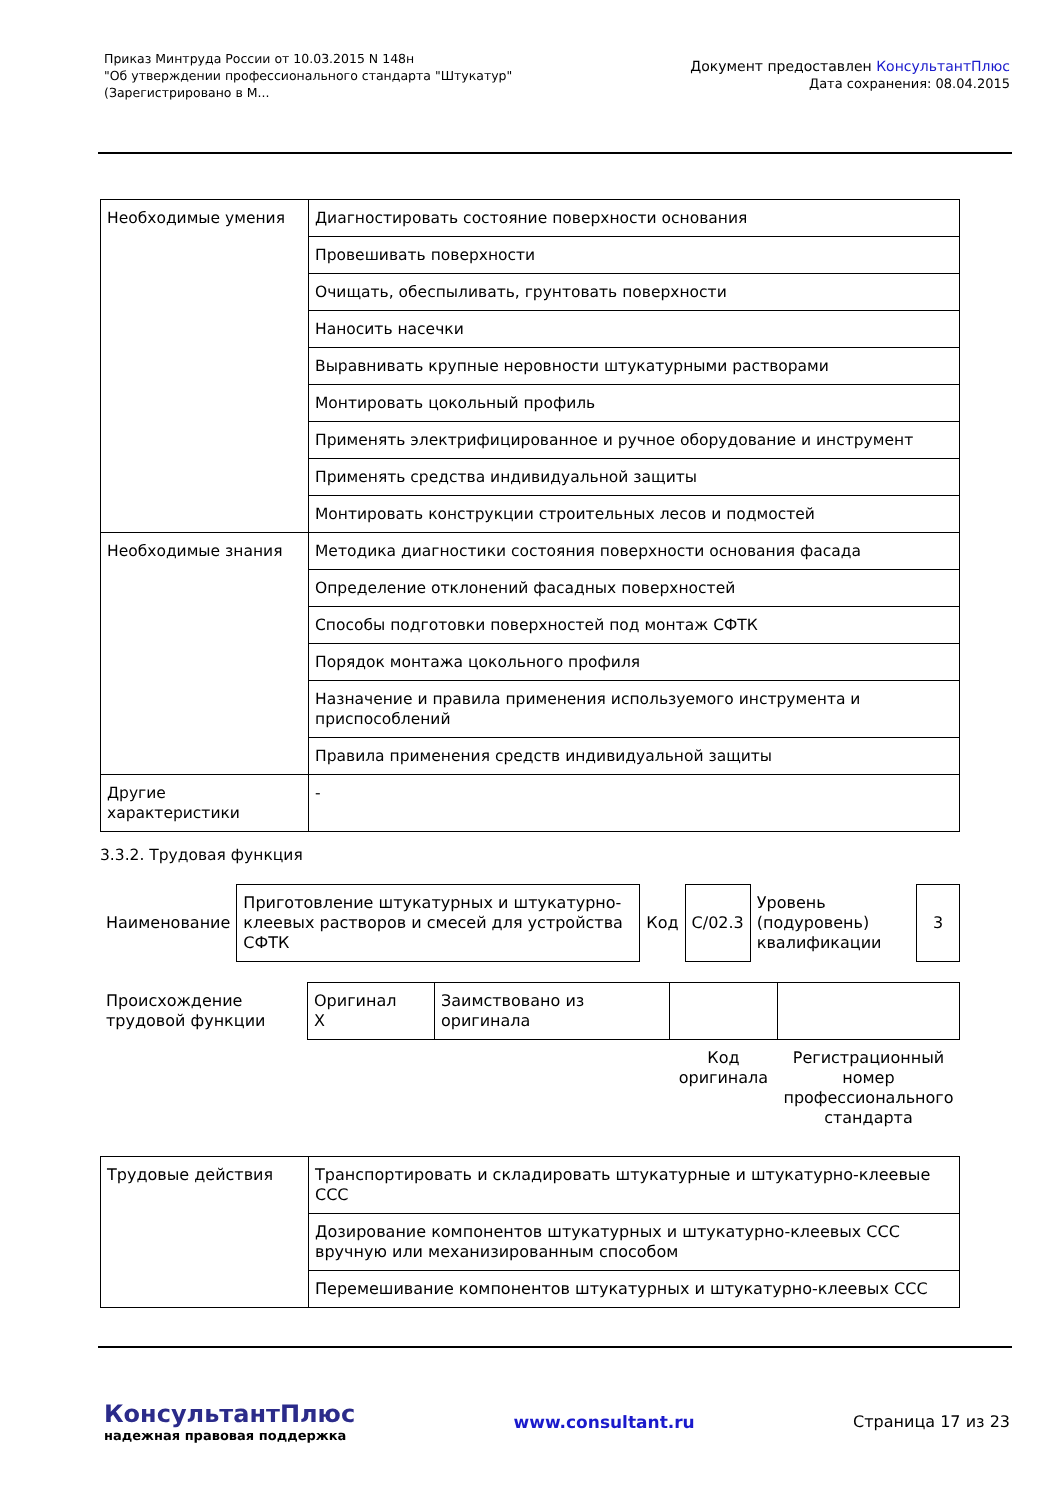Приказ Минтруда России от 10.03.2015 N 148н
"Об утверждении профессионального стандарта "Штукатур"
(Зарегистрировано в М...
Документ предоставлен КонсультантПлюс
Дата сохранения: 08.04.2015
| Необходимые умения | Диагностировать состояние поверхности основания |
| | Провешивать поверхности |
| | Очищать, обеспыливать, грунтовать поверхности |
| | Наносить насечки |
| | Выравнивать крупные неровности штукатурными растворами |
| | Монтировать цокольный профиль |
| | Применять электрифицированное и ручное оборудование и инструмент |
| | Применять средства индивидуальной защиты |
| | Монтировать конструкции строительных лесов и подмостей |
| Необходимые знания | Методика диагностики состояния поверхности основания фасада |
| | Определение отклонений фасадных поверхностей |
| | Способы подготовки поверхностей под монтаж СФТК |
| | Порядок монтажа цокольного профиля |
| | Назначение и правила применения используемого инструмента и приспособлений |
| | Правила применения средств индивидуальной защиты |
| Другие характеристики | - |
3.3.2. Трудовая функция
| Наименование | Приготовление штукатурных и штукатурно-клеевых растворов и смесей для устройства СФТК | Код | C/02.3 | Уровень (подуровень) квалификации | 3 |
| Происхождение трудовой функции | Оригинал X | Заимствовано из оригинала | | |
| | | | Код оригинала | Регистрационный номер профессионального стандарта |
| Трудовые действия | Транспортировать и складировать штукатурные и штукатурно-клеевые ССС |
| | Дозирование компонентов штукатурных и штукатурно-клеевых ССС вручную или механизированным способом |
| | Перемешивание компонентов штукатурных и штукатурно-клеевых ССС |
КонсультантПлюс
надежная правовая поддержка
www.consultant.ru Страница 17 из 23